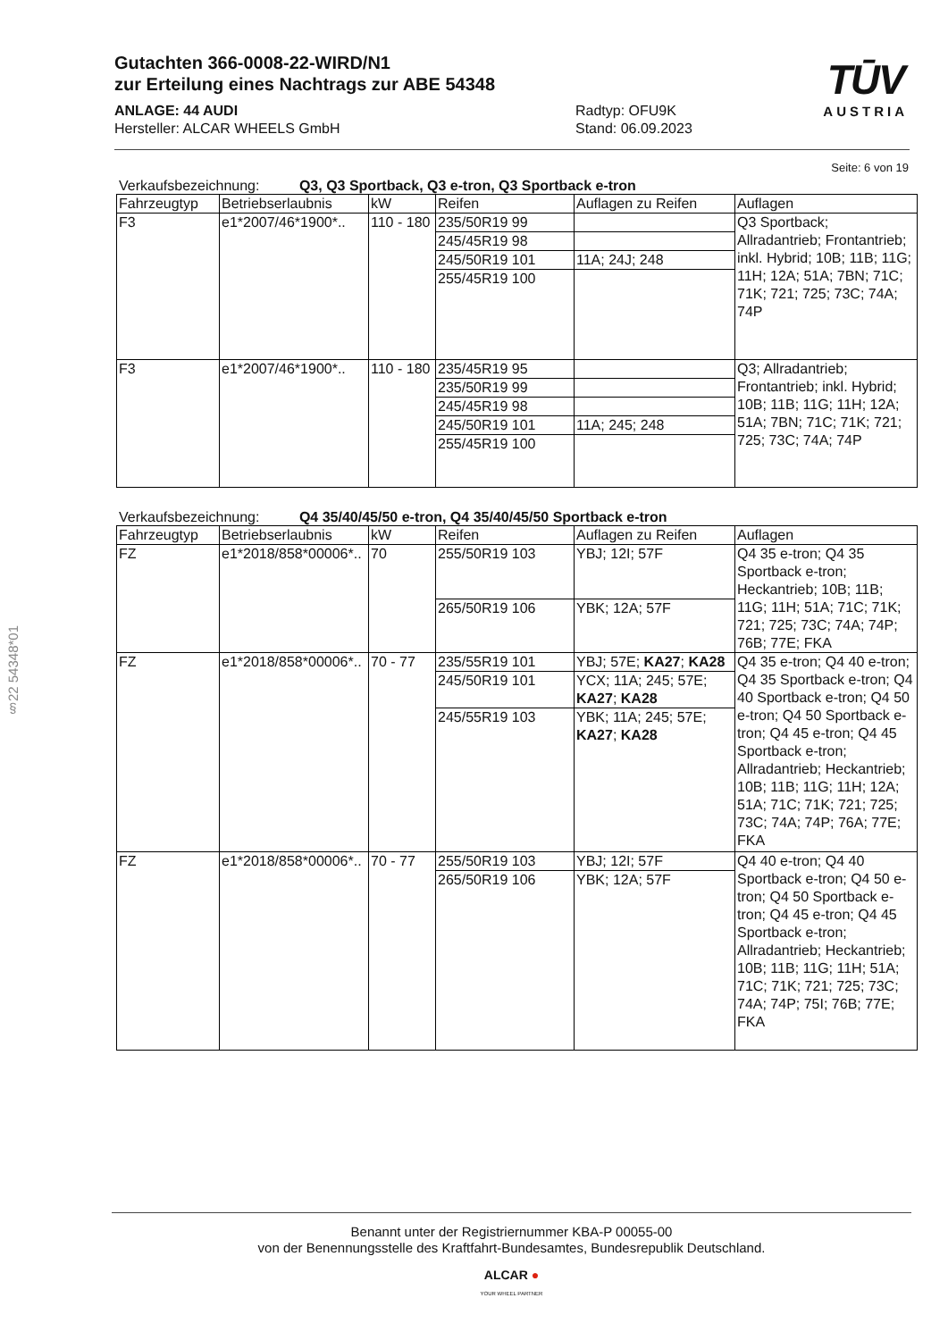§22 54348*01
Gutachten 366-0008-22-WIRD/N1
zur Erteilung eines Nachtrags zur ABE 54348
ANLAGE: 44 AUDI
Hersteller: ALCAR WHEELS GmbH
Radtyp: OFU9K
Stand: 06.09.2023
TŪV
AUSTRIA
Seite: 6 von 19
Verkaufsbezeichnung: Q3, Q3 Sportback, Q3 e-tron, Q3 Sportback e-tron
| Fahrzeugtyp | Betriebserlaubnis | kW | Reifen | Auflagen zu Reifen | Auflagen |
| F3 | e1*2007/46*1900*.. | 110 - 180 | 235/50R19 99 | | Q3 Sportback; Allradantrieb; Frontantrieb; inkl. Hybrid; 10B; 11B; 11G; 11H; 12A; 51A; 7BN; 71C; 71K; 721; 725; 73C; 74A; 74P |
| | | | 245/45R19 98 | | |
| | | | 245/50R19 101 | 11A; 24J; 248 | |
| | | | 255/45R19 100 | | |
| F3 | e1*2007/46*1900*.. | 110 - 180 | 235/45R19 95 | | Q3; Allradantrieb; Frontantrieb; inkl. Hybrid; 10B; 11B; 11G; 11H; 12A; 51A; 7BN; 71C; 71K; 721; 725; 73C; 74A; 74P |
| | | | 235/50R19 99 | | |
| | | | 245/45R19 98 | | |
| | | | 245/50R19 101 | 11A; 245; 248 | |
| | | | 255/45R19 100 | | |
Verkaufsbezeichnung: Q4 35/40/45/50 e-tron, Q4 35/40/45/50 Sportback e-tron
| Fahrzeugtyp | Betriebserlaubnis | kW | Reifen | Auflagen zu Reifen | Auflagen |
| FZ | e1*2018/858*00006*.. | 70 | 255/50R19 103 | YBJ; 12I; 57F | Q4 35 e-tron; Q4 35 Sportback e-tron; Heckantrieb; 10B; 11B; 11G; 11H; 51A; 71C; 71K; 721; 725; 73C; 74A; 74P; 76B; 77E; FKA |
| | | | 265/50R19 106 | YBK; 12A; 57F | |
| FZ | e1*2018/858*00006*.. | 70 - 77 | 235/55R19 101 | YBJ; 57E; KA27 ; KA28 | Q4 35 e-tron; Q4 40 e-tron; Q4 35 Sportback e-tron; Q4 40 Sportback e-tron; Q4 50 e-tron; Q4 50 Sportback e-tron; Q4 45 e-tron; Q4 45 Sportback e-tron; Allradantrieb; Heckantrieb; 10B; 11B; 11G; 11H; 12A; 51A; 71C; 71K; 721; 725; 73C; 74A; 74P; 76A; 77E; FKA |
| | | | 245/50R19 101 | YCX; 11A; 245; 57E; KA27 ; KA28 | |
| | | | 245/55R19 103 | YBK; 11A; 245; 57E; KA27 ; KA28 | |
| FZ | e1*2018/858*00006*.. | 70 - 77 | 255/50R19 103 | YBJ; 12I; 57F | Q4 40 e-tron; Q4 40 Sportback e-tron; Q4 50 e-tron; Q4 50 Sportback e-tron; Q4 45 e-tron; Q4 45 Sportback e-tron; Allradantrieb; Heckantrieb; 10B; 11B; 11G; 11H; 51A; 71C; 71K; 721; 725; 73C; 74A; 74P; 75I; 76B; 77E; FKA |
| | | | 265/50R19 106 | YBK; 12A; 57F | |
Benannt unter der Registriernummer KBA-P 00055-00
von der Benennungsstelle des Kraftfahrt-Bundesamtes, Bundesrepublik Deutschland.
ALCAR ●
YOUR WHEEL PARTNER